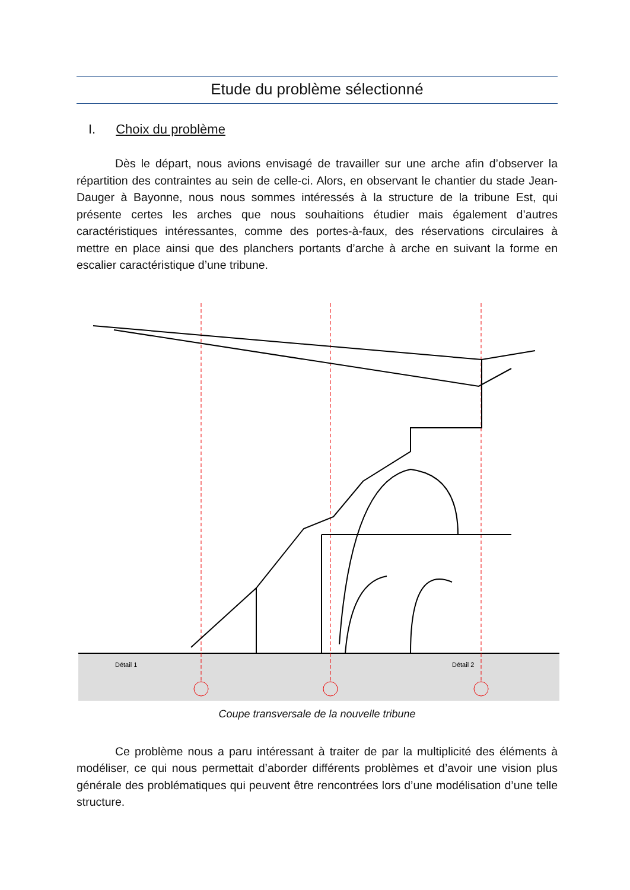Etude du problème sélectionné
I. Choix du problème
Dès le départ, nous avions envisagé de travailler sur une arche afin d’observer la répartition des contraintes au sein de celle-ci. Alors, en observant le chantier du stade Jean-Dauger à Bayonne, nous nous sommes intéressés à la structure de la tribune Est, qui présente certes les arches que nous souhaitions étudier mais également d’autres caractéristiques intéressantes, comme des portes-à-faux, des réservations circulaires à mettre en place ainsi que des planchers portants d’arche à arche en suivant la forme en escalier caractéristique d’une tribune.
Détail 1
Détail 2
Coupe transversale de la nouvelle tribune
Ce problème nous a paru intéressant à traiter de par la multiplicité des éléments à modéliser, ce qui nous permettait d’aborder différents problèmes et d’avoir une vision plus générale des problématiques qui peuvent être rencontrées lors d’une modélisation d’une telle structure.